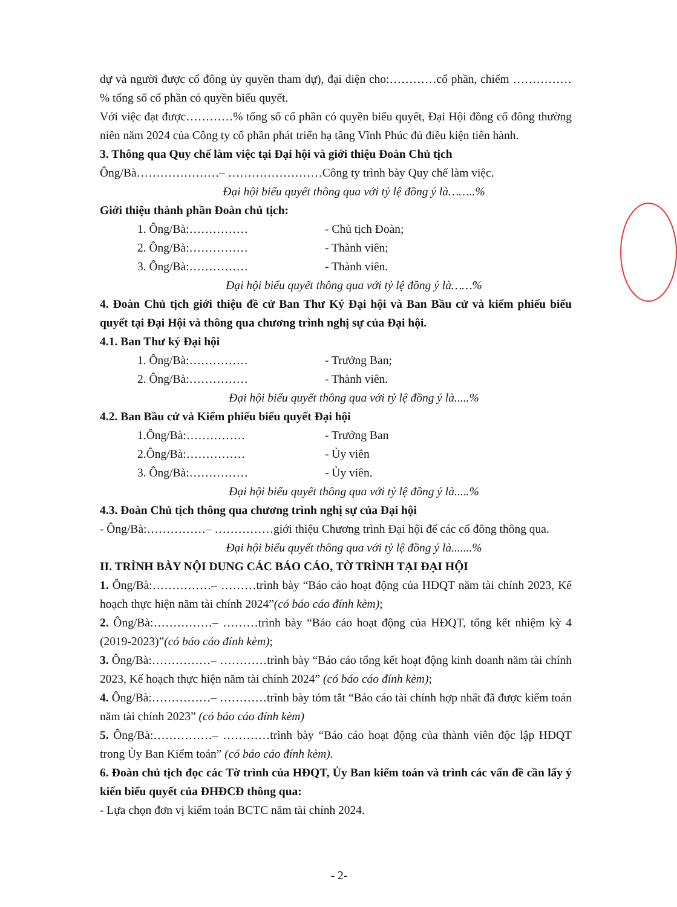dự và người được cổ đông ủy quyền tham dự), đại diện cho:…………cổ phần, chiếm ……………% tổng số cổ phần có quyền biểu quyết.
Với việc đạt được…………% tổng số cổ phần có quyền biểu quyết, Đại Hội đồng cổ đông thường niên năm 2024 của Công ty cổ phần phát triển hạ tầng Vĩnh Phúc đủ điều kiện tiến hành.
3. Thông qua Quy chế làm việc tại Đại hội và giới thiệu Đoàn Chủ tịch
Ông/Bà…………………– ……………………Công ty trình bày Quy chế làm việc.
Đại hội biểu quyết thông qua với tỷ lệ đồng ý là……..%
Giới thiệu thành phần Đoàn chủ tịch:
1. Ông/Bà:…………… - Chủ tịch Đoàn;
2. Ông/Bà:…………… - Thành viên;
3. Ông/Bà:…………… - Thành viên.
Đại hội biểu quyết thông qua với tỷ lệ đồng ý là……%
4. Đoàn Chủ tịch giới thiệu đề cử Ban Thư Ký Đại hội và Ban Bầu cử và kiểm phiếu biểu quyết tại Đại Hội và thông qua chương trình nghị sự của Đại hội.
4.1. Ban Thư ký Đại hội
1. Ông/Bà:…………… - Trưởng Ban;
2. Ông/Bà:…………… - Thành viên.
Đại hội biểu quyết thông qua với tỷ lệ đồng ý là.....%
4.2. Ban Bầu cử và Kiểm phiếu biểu quyết Đại hội
1.Ông/Bà:…………… - Trưởng Ban
2.Ông/Bà:…………… - Ủy viên
3. Ông/Bà:…………… - Ủy viên.
Đại hội biểu quyết thông qua với tỷ lệ đồng ý là.....%
4.3. Đoàn Chủ tịch thông qua chương trình nghị sự của Đại hội
- Ông/Bà:……………– ……………giới thiệu Chương trình Đại hội để các cổ đông thông qua.
Đại hội biểu quyết thông qua với tỷ lệ đồng ý là.......%
II. TRÌNH BÀY NỘI DUNG CÁC BÁO CÁO, TỜ TRÌNH TẠI ĐẠI HỘI
1. Ông/Bà:……………– ………trình bày “Báo cáo hoạt động của HĐQT năm tài chính 2023, Kế hoạch thực hiện năm tài chính 2024”(có báo cáo đính kèm);
2. Ông/Bà:……………– ………trình bày “Báo cáo hoạt động của HĐQT, tổng kết nhiệm kỳ 4 (2019-2023)”(có báo cáo đính kèm);
3. Ông/Bà:……………– …………trình bày “Báo cáo tổng kết hoạt động kinh doanh năm tài chính 2023, Kế hoạch thực hiện năm tài chính 2024” (có báo cáo đính kèm);
4. Ông/Bà:……………– …………trình bày tóm tắt “Báo cáo tài chính hợp nhất đã được kiểm toán năm tài chính 2023” (có báo cáo đính kèm)
5. Ông/Bà:……………– …………trình bày “Báo cáo hoạt động của thành viên độc lập HĐQT trong Ủy Ban Kiểm toán” (có báo cáo đính kèm).
6. Đoàn chủ tịch đọc các Tờ trình của HĐQT, Ủy Ban kiểm toán và trình các vấn đề cần lấy ý kiến biểu quyết của ĐHĐCĐ thông qua:
- Lựa chọn đơn vị kiểm toán BCTC năm tài chính 2024.
- 2-